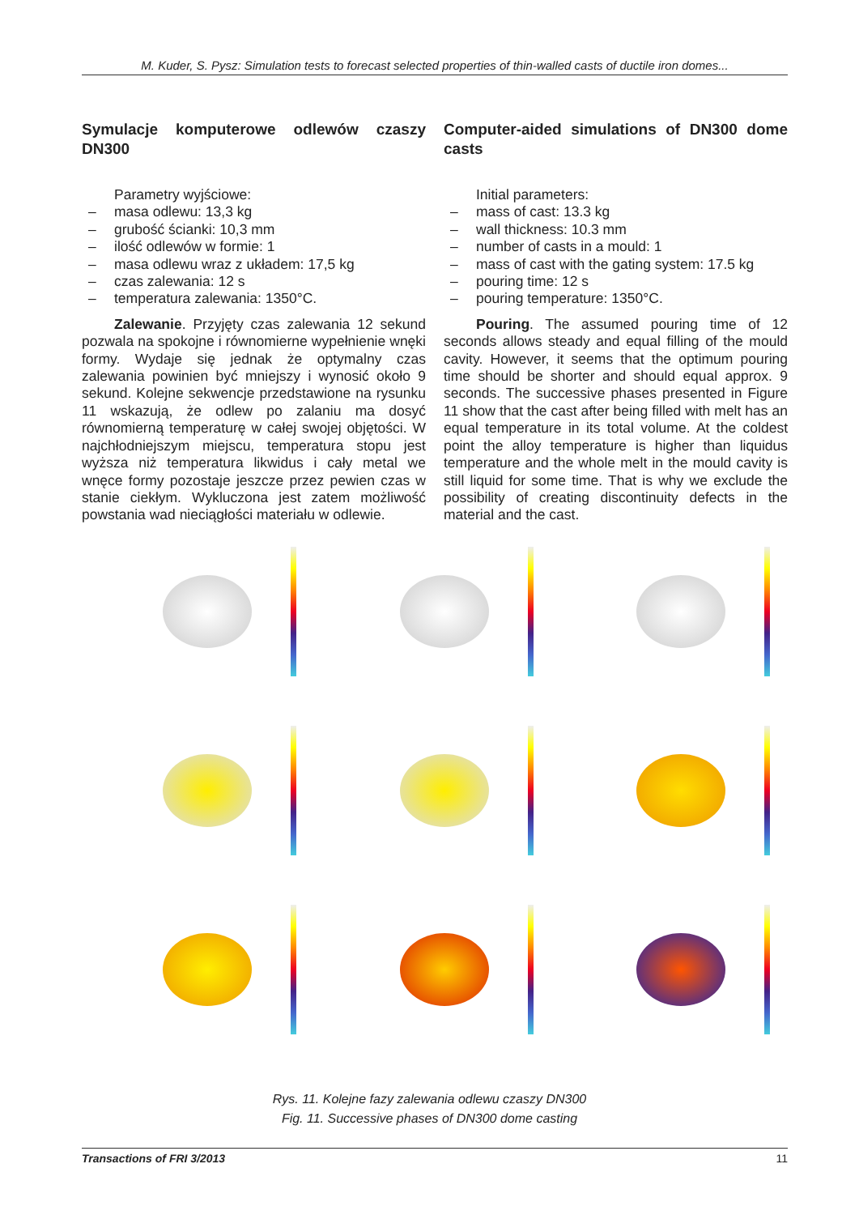M. Kuder, S. Pysz: Simulation tests to forecast selected properties of thin-walled casts of ductile iron domes...
Symulacje komputerowe odlewów czaszy DN300
Parametry wyjściowe:
– masa odlewu: 13,3 kg
– grubość ścianki: 10,3 mm
– ilość odlewów w formie: 1
– masa odlewu wraz z układem: 17,5 kg
– czas zalewania: 12 s
– temperatura zalewania: 1350°C.
Zalewanie. Przyjęty czas zalewania 12 sekund pozwala na spokojne i równomierne wypełnienie wnęki formy. Wydaje się jednak że optymalny czas zalewania powinien być mniejszy i wynosić około 9 sekund. Kolejne sekwencje przedstawione na rysunku 11 wskazują, że odlew po zalaniu ma dosyć równomierną temperaturę w całej swojej objętości. W najchłodniejszym miejscu, temperatura stopu jest wyższa niż temperatura likwidus i cały metal we wnęce formy pozostaje jeszcze przez pewien czas w stanie ciekłym. Wykluczona jest zatem możliwość powstania wad nieciągłości materiału w odlewie.
Computer-aided simulations of DN300 dome casts
Initial parameters:
– mass of cast: 13.3 kg
– wall thickness: 10.3 mm
– number of casts in a mould: 1
– mass of cast with the gating system: 17.5 kg
– pouring time: 12 s
– pouring temperature: 1350°C.
Pouring. The assumed pouring time of 12 seconds allows steady and equal filling of the mould cavity. However, it seems that the optimum pouring time should be shorter and should equal approx. 9 seconds. The successive phases presented in Figure 11 show that the cast after being filled with melt has an equal temperature in its total volume. At the coldest point the alloy temperature is higher than liquidus temperature and the whole melt in the mould cavity is still liquid for some time. That is why we exclude the possibility of creating discontinuity defects in the material and the cast.
Rys. 11. Kolejne fazy zalewania odlewu czaszy DN300
Fig. 11. Successive phases of DN300 dome casting
Transactions of FRI 3/2013 11